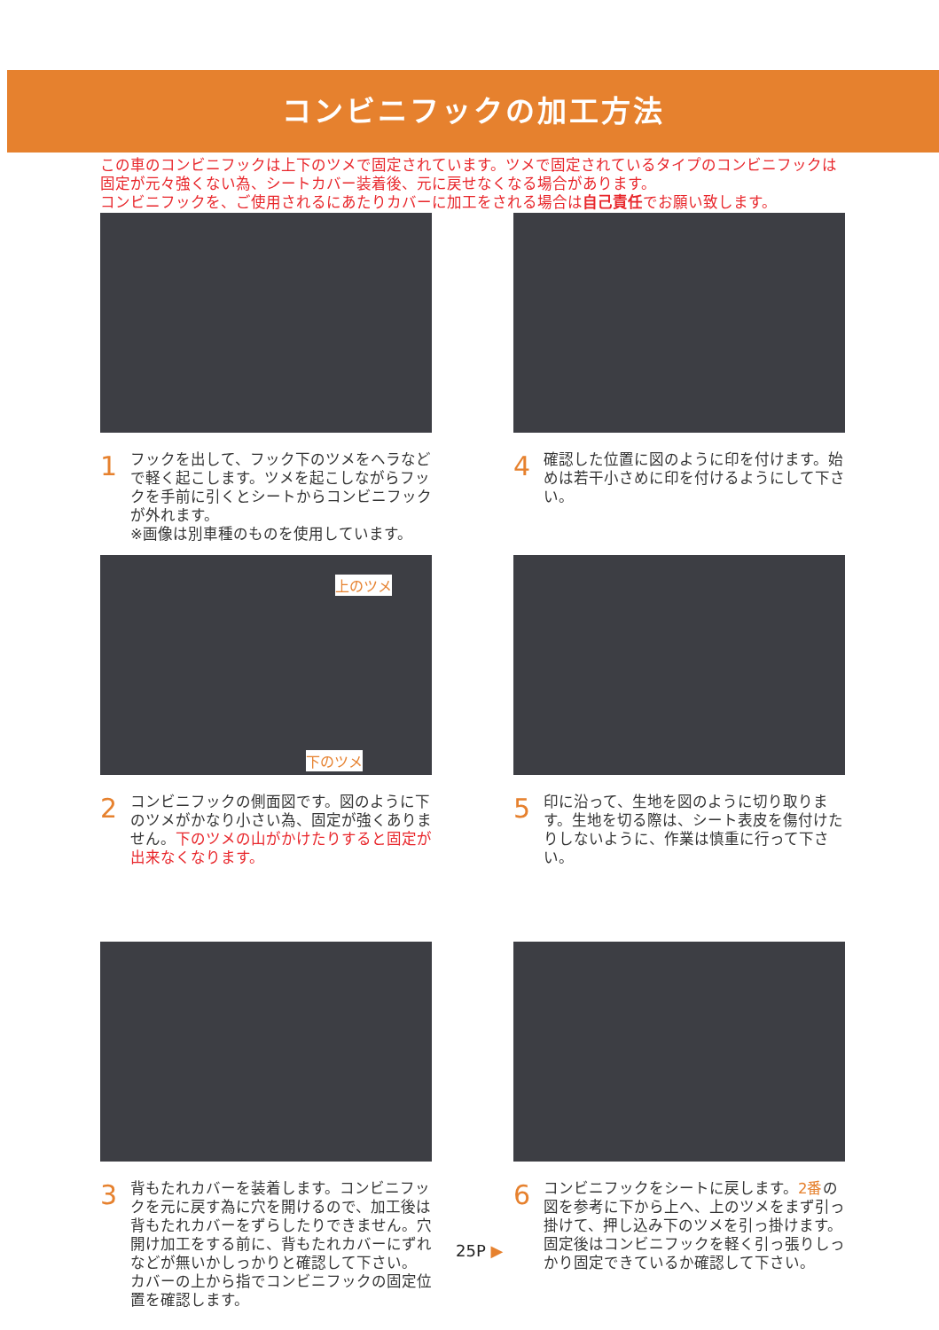コンビニフックの加工方法
この車のコンビニフックは上下のツメで固定されています。ツメで固定されているタイプのコンビニフックは固定が元々強くない為、シートカバー装着後、元に戻せなくなる場合があります。
コンビニフックを、ご使用されるにあたりカバーに加工をされる場合は自己責任でお願い致します。
1 フックを出して、フック下のツメをヘラなどで軽く起こします。ツメを起こしながらフックを手前に引くとシートからコンビニフックが外れます。
※画像は別車種のものを使用しています。
4 確認した位置に図のように印を付けます。始めは若干小さめに印を付けるようにして下さい。
上のツメ
下のツメ
2 コンビニフックの側面図です。図のように下のツメがかなり小さい為、固定が強くありません。下のツメの山がかけたりすると固定が出来なくなります。
5 印に沿って、生地を図のように切り取ります。生地を切る際は、シート表皮を傷付けたりしないように、作業は慎重に行って下さい。
3 背もたれカバーを装着します。コンビニフックを元に戻す為に穴を開けるので、加工後は背もたれカバーをずらしたりできません。穴開け加工をする前に、背もたれカバーにずれなどが無いかしっかりと確認して下さい。
カバーの上から指でコンビニフックの固定位置を確認します。
6 コンビニフックをシートに戻します。2番の図を参考に下から上へ、上のツメをまず引っ掛けて、押し込み下のツメを引っ掛けます。固定後はコンビニフックを軽く引っ張りしっかり固定できているか確認して下さい。
25P ▶